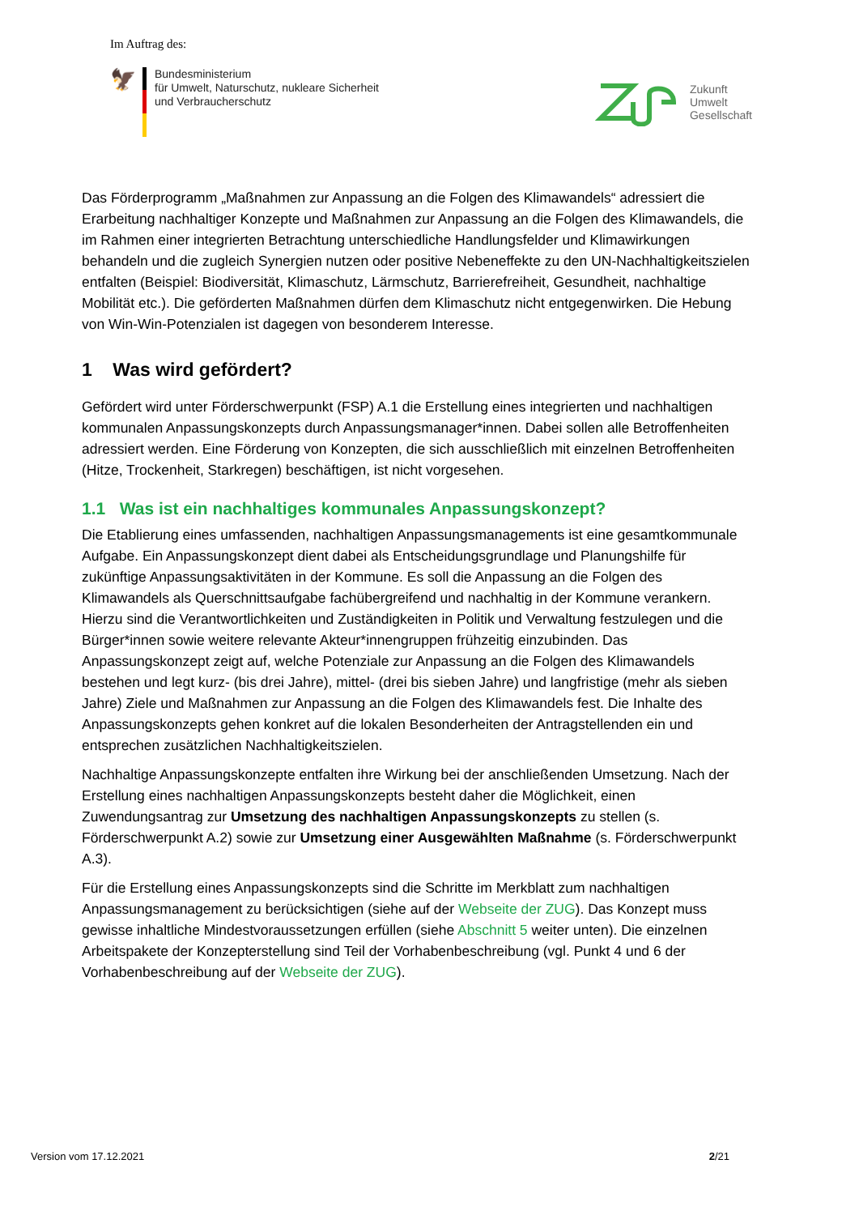Im Auftrag des:
🦅
Bundesministerium
für Umwelt, Naturschutz, nukleare Sicherheit
und Verbraucherschutz
Zukunft
Umwelt
Gesellschaft
Das Förderprogramm „Maßnahmen zur Anpassung an die Folgen des Klimawandels“ adressiert die Erarbeitung nachhaltiger Konzepte und Maßnahmen zur Anpassung an die Folgen des Klimawandels, die im Rahmen einer integrierten Betrachtung unterschiedliche Handlungsfelder und Klimawirkungen behandeln und die zugleich Synergien nutzen oder positive Nebeneffekte zu den UN-Nachhaltigkeitszielen entfalten (Beispiel: Biodiversität, Klimaschutz, Lärmschutz, Barrierefreiheit, Gesundheit, nachhaltige Mobilität etc.). Die geförderten Maßnahmen dürfen dem Klimaschutz nicht entgegenwirken. Die Hebung von Win-Win-Potenzialen ist dagegen von besonderem Interesse.
1 Was wird gefördert?
Gefördert wird unter Förderschwerpunkt (FSP) A.1 die Erstellung eines integrierten und nachhaltigen kommunalen Anpassungskonzepts durch Anpassungsmanager*innen. Dabei sollen alle Betroffenheiten adressiert werden. Eine Förderung von Konzepten, die sich ausschließlich mit einzelnen Betroffenheiten (Hitze, Trockenheit, Starkregen) beschäftigen, ist nicht vorgesehen.
1.1 Was ist ein nachhaltiges kommunales Anpassungskonzept?
Die Etablierung eines umfassenden, nachhaltigen Anpassungsmanagements ist eine gesamtkommunale Aufgabe. Ein Anpassungskonzept dient dabei als Entscheidungsgrundlage und Planungshilfe für zukünftige Anpassungsaktivitäten in der Kommune. Es soll die Anpassung an die Folgen des Klimawandels als Querschnittsaufgabe fachübergreifend und nachhaltig in der Kommune verankern. Hierzu sind die Verantwortlichkeiten und Zuständigkeiten in Politik und Verwaltung festzulegen und die Bürger*innen sowie weitere relevante Akteur*innengruppen frühzeitig einzubinden. Das Anpassungskonzept zeigt auf, welche Potenziale zur Anpassung an die Folgen des Klimawandels bestehen und legt kurz- (bis drei Jahre), mittel- (drei bis sieben Jahre) und langfristige (mehr als sieben Jahre) Ziele und Maßnahmen zur Anpassung an die Folgen des Klimawandels fest. Die Inhalte des Anpassungskonzepts gehen konkret auf die lokalen Besonderheiten der Antragstellenden ein und entsprechen zusätzlichen Nachhaltigkeitszielen.
Nachhaltige Anpassungskonzepte entfalten ihre Wirkung bei der anschließenden Umsetzung. Nach der Erstellung eines nachhaltigen Anpassungskonzepts besteht daher die Möglichkeit, einen Zuwendungsantrag zur Umsetzung des nachhaltigen Anpassungskonzepts zu stellen (s. Förderschwerpunkt A.2) sowie zur Umsetzung einer Ausgewählten Maßnahme (s. Förderschwerpunkt A.3).
Für die Erstellung eines Anpassungskonzepts sind die Schritte im Merkblatt zum nachhaltigen Anpassungsmanagement zu berücksichtigen (siehe auf der Webseite der ZUG). Das Konzept muss gewisse inhaltliche Mindestvoraussetzungen erfüllen (siehe Abschnitt 5 weiter unten). Die einzelnen Arbeitspakete der Konzepterstellung sind Teil der Vorhabenbeschreibung (vgl. Punkt 4 und 6 der Vorhabenbeschreibung auf der Webseite der ZUG).
Version vom 17.12.2021 2/21